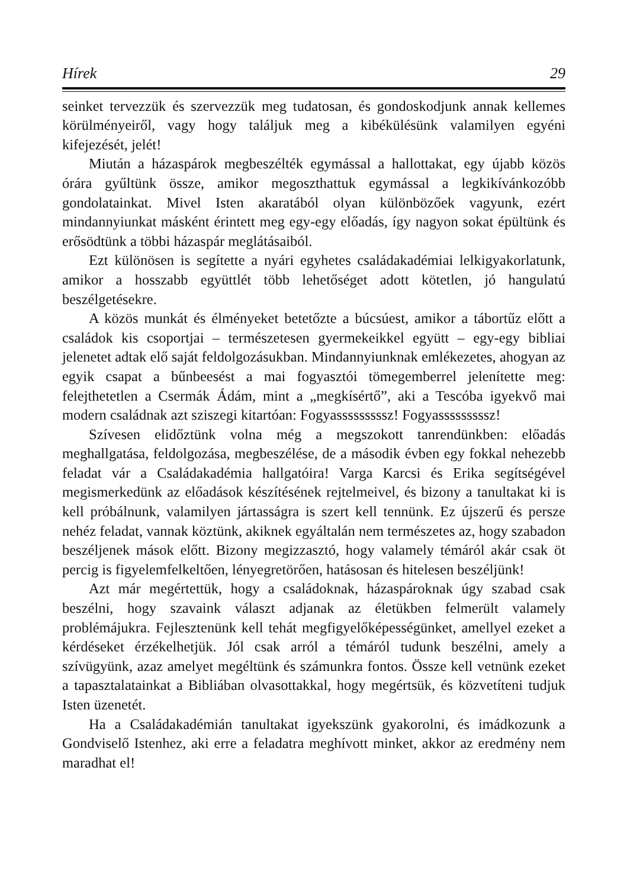Hírek 29
seinket tervezzük és szervezzük meg tudatosan, és gondoskodjunk annak kellemes körülményeiről, vagy hogy találjuk meg a kibékülésünk valamilyen egyéni kifejezését, jelét!
Miután a házaspárok megbeszélték egymással a hallottakat, egy újabb közös órára gyűltünk össze, amikor megoszthattuk egymással a legkikívánkozóbb gondolatainkat. Mivel Isten akaratából olyan különbözőek vagyunk, ezért mindannyiunkat másként érintett meg egy-egy előadás, így nagyon sokat épültünk és erősödtünk a többi házaspár meglátásaiból.
Ezt különösen is segítette a nyári egyhetes családakadémiai lelkigyakorlatunk, amikor a hosszabb együttlét több lehetőséget adott kötetlen, jó hangulatú beszélgetésekre.
A közös munkát és élményeket betetőzte a búcsúest, amikor a tábortűz előtt a családok kis csoportjai – természetesen gyermekeikkel együtt – egy-egy bibliai jelenetet adtak elő saját feldolgozásukban. Mindannyiunknak emlékezetes, ahogyan az egyik csapat a bűnbeesést a mai fogyasztói tömegemberrel jelenítette meg: felejthetetlen a Csermák Ádám, mint a „megkísértő”, aki a Tescóba igyekvő mai modern családnak azt sziszegi kitartóan: Fogyasssssssssz! Fogyasssssssssz!
Szívesen elidőztünk volna még a megszokott tanrendünkben: előadás meghallgatása, feldolgozása, megbeszélése, de a második évben egy fokkal nehezebb feladat vár a Családakadémia hallgatóira! Varga Karcsi és Erika segítségével megismerkedünk az előadások készítésének rejtelmeivel, és bizony a tanultakat ki is kell próbálnunk, valamilyen jártasságra is szert kell tennünk. Ez újszerű és persze nehéz feladat, vannak köztünk, akiknek egyáltalán nem természetes az, hogy szabadon beszéljenek mások előtt. Bizony megizzasztó, hogy valamely témáról akár csak öt percig is figyelemfelkeltően, lényegretörően, hatásosan és hitelesen beszéljünk!
Azt már megértettük, hogy a családoknak, házaspároknak úgy szabad csak beszélni, hogy szavaink választ adjanak az életükben felmerült valamely problémájukra. Fejlesztenünk kell tehát megfigyelőképességünket, amellyel ezeket a kérdéseket érzékelhetjük. Jól csak arról a témáról tudunk beszélni, amely a szívügyünk, azaz amelyet megéltünk és számunkra fontos. Össze kell vetnünk ezeket a tapasztalatainkat a Bibliában olvasottakkal, hogy megértsük, és közvetíteni tudjuk Isten üzenetét.
Ha a Családakadémián tanultakat igyekszünk gyakorolni, és imádkozunk a Gondviselő Istenhez, aki erre a feladatra meghívott minket, akkor az eredmény nem maradhat el!